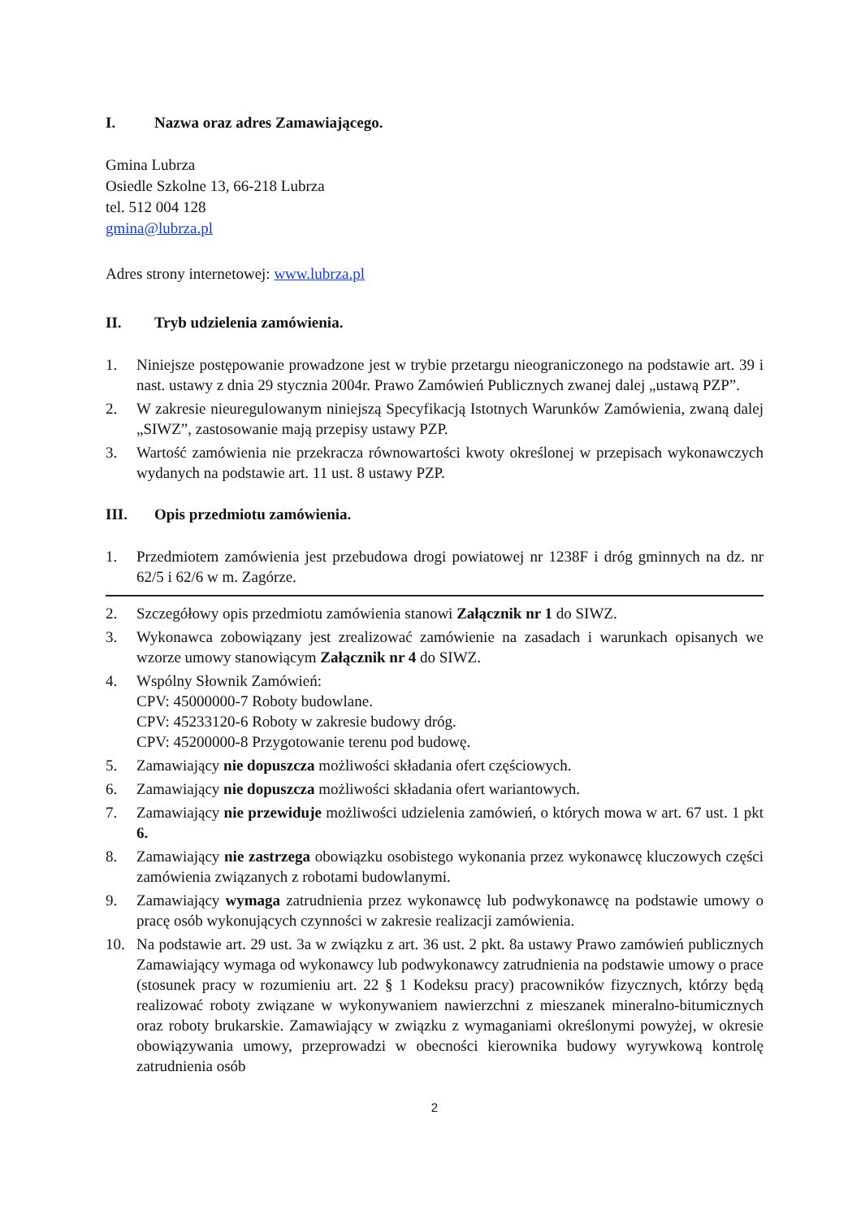I. Nazwa oraz adres Zamawiającego.
Gmina Lubrza
Osiedle Szkolne 13, 66-218 Lubrza
tel. 512 004 128
gmina@lubrza.pl
Adres strony internetowej: www.lubrza.pl
II. Tryb udzielenia zamówienia.
1. Niniejsze postępowanie prowadzone jest w trybie przetargu nieograniczonego na podstawie art. 39 i nast. ustawy z dnia 29 stycznia 2004r. Prawo Zamówień Publicznych zwanej dalej „ustawą PZP”.
2. W zakresie nieuregulowanym niniejszą Specyfikacją Istotnych Warunków Zamówienia, zwaną dalej „SIWZ”, zastosowanie mają przepisy ustawy PZP.
3. Wartość zamówienia nie przekracza równowartości kwoty określonej w przepisach wykonawczych wydanych na podstawie art. 11 ust. 8 ustawy PZP.
III. Opis przedmiotu zamówienia.
1. Przedmiotem zamówienia jest przebudowa drogi powiatowej nr 1238F i dróg gminnych na dz. nr 62/5 i 62/6 w m. Zagórze.
2. Szczegółowy opis przedmiotu zamówienia stanowi Załącznik nr 1 do SIWZ.
3. Wykonawca zobowiązany jest zrealizować zamówienie na zasadach i warunkach opisanych we wzorze umowy stanowiącym Załącznik nr 4 do SIWZ.
4. Wspólny Słownik Zamówień:
CPV: 45000000-7 Roboty budowlane.
CPV: 45233120-6 Roboty w zakresie budowy dróg.
CPV: 45200000-8 Przygotowanie terenu pod budowę.
5. Zamawiający nie dopuszcza możliwości składania ofert częściowych.
6. Zamawiający nie dopuszcza możliwości składania ofert wariantowych.
7. Zamawiający nie przewiduje możliwości udzielenia zamówień, o których mowa w art. 67 ust. 1 pkt 6.
8. Zamawiający nie zastrzega obowiązku osobistego wykonania przez wykonawcę kluczowych części zamówienia związanych z robotami budowlanymi.
9. Zamawiający wymaga zatrudnienia przez wykonawcę lub podwykonawcę na podstawie umowy o pracę osób wykonujących czynności w zakresie realizacji zamówienia.
10. Na podstawie art. 29 ust. 3a w związku z art. 36 ust. 2 pkt. 8a ustawy Prawo zamówień publicznych Zamawiający wymaga od wykonawcy lub podwykonawcy zatrudnienia na podstawie umowy o prace (stosunek pracy w rozumieniu art. 22 § 1 Kodeksu pracy) pracowników fizycznych, którzy będą realizować roboty związane w wykonywaniem nawierzchni z mieszanek mineralno-bitumicznych oraz roboty brukarskie. Zamawiający w związku z wymaganiami określonymi powyżej, w okresie obowiązywania umowy, przeprowadzi w obecności kierownika budowy wyrywkową kontrolę zatrudnienia osób
2